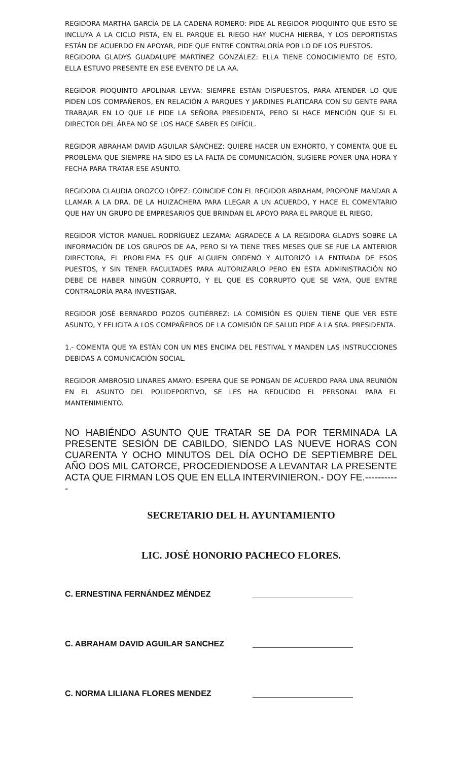REGIDORA MARTHA GARCÍA DE LA CADENA ROMERO: PIDE AL REGIDOR PIOQUINTO QUE ESTO SE INCLUYA A LA CICLO PISTA, EN EL PARQUE EL RIEGO HAY MUCHA HIERBA, Y LOS DEPORTISTAS ESTÁN DE ACUERDO EN APOYAR, PIDE QUE ENTRE CONTRALORÍA POR LO DE LOS PUESTOS.
REGIDORA GLADYS GUADALUPE MARTÍNEZ GONZÁLEZ: ELLA TIENE CONOCIMIENTO DE ESTO, ELLA ESTUVO PRESENTE EN ESE EVENTO DE LA AA.
REGIDOR PIOQUINTO APOLINAR LEYVA: SIEMPRE ESTÁN DISPUESTOS, PARA ATENDER LO QUE PIDEN LOS COMPAÑEROS, EN RELACIÓN A PARQUES Y JARDINES PLATICARA CON SU GENTE PARA TRABAJAR EN LO QUE LE PIDE LA SEÑORA PRESIDENTA, PERO SI HACE MENCIÓN QUE SI EL DIRECTOR DEL ÁREA NO SE LOS HACE SABER ES DIFÍCIL.
REGIDOR ABRAHAM DAVID AGUILAR SÁNCHEZ: QUIERE HACER UN EXHORTO, Y COMENTA QUE EL PROBLEMA QUE SIEMPRE HA SIDO ES LA FALTA DE COMUNICACIÓN, SUGIERE PONER UNA HORA Y FECHA PARA TRATAR ESE ASUNTO.
REGIDORA CLAUDIA OROZCO LÓPEZ: COINCIDE CON EL REGIDOR ABRAHAM, PROPONE MANDAR A LLAMAR A LA DRA. DE LA HUIZACHERA PARA LLEGAR A UN ACUERDO, Y HACE EL COMENTARIO QUE HAY UN GRUPO DE EMPRESARIOS QUE BRINDAN EL APOYO PARA EL PARQUE EL RIEGO.
REGIDOR VÍCTOR MANUEL RODRÍGUEZ LEZAMA: AGRADECE A LA REGIDORA GLADYS SOBRE LA INFORMACIÓN DE LOS GRUPOS DE AA, PERO SI YA TIENE TRES MESES QUE SE FUE LA ANTERIOR DIRECTORA, EL PROBLEMA ES QUE ALGUIEN ORDENÓ Y AUTORIZÓ LA ENTRADA DE ESOS PUESTOS, Y SIN TENER FACULTADES PARA AUTORIZARLO PERO EN ESTA ADMINISTRACIÓN NO DEBE DE HABER NINGÚN CORRUPTO, Y EL QUE ES CORRUPTO QUE SE VAYA, QUE ENTRE CONTRALORÍA PARA INVESTIGAR.
REGIDOR JOSÉ BERNARDO POZOS GUTIÉRREZ: LA COMISIÓN ES QUIEN TIENE QUE VER ESTE ASUNTO, Y FELICITA A LOS COMPAÑEROS DE LA COMISIÓN DE SALUD PIDE A LA SRA. PRESIDENTA.
1.- COMENTA QUE YA ESTÁN CON UN MES ENCIMA DEL FESTIVAL Y MANDEN LAS INSTRUCCIONES DEBIDAS A COMUNICACIÓN SOCIAL.
REGIDOR AMBROSIO LINARES AMAYO: ESPERA QUE SE PONGAN DE ACUERDO PARA UNA REUNIÓN EN EL ASUNTO DEL POLIDEPORTIVO, SE LES HA REDUCIDO EL PERSONAL PARA EL MANTENIMIENTO.
NO HABIÉNDO ASUNTO QUE TRATAR SE DA POR TERMINADA LA PRESENTE SESIÓN DE CABILDO, SIENDO LAS NUEVE HORAS CON CUARENTA Y OCHO MINUTOS DEL DÍA OCHO DE SEPTIEMBRE DEL AÑO DOS MIL CATORCE, PROCEDIENDOSE A LEVANTAR LA PRESENTE ACTA QUE FIRMAN LOS QUE EN ELLA INTERVINIERON.- DOY FE.-----------
SECRETARIO DEL H. AYUNTAMIENTO
LIC. JOSÉ HONORIO PACHECO FLORES.
C. ERNESTINA FERNÁNDEZ MÉNDEZ
C. ABRAHAM DAVID AGUILAR SANCHEZ
C. NORMA LILIANA FLORES MENDEZ